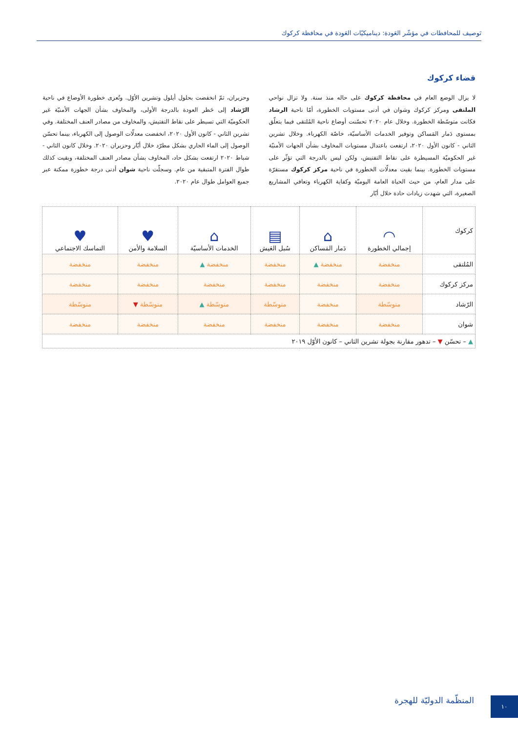تَوصيف للمحافظات في مؤشّر العَودة: ديناميكيّات العَودة في محافظة كركوك
قضاء كركوك
لا يزال الوضع العام في محافظة كركوك على حاله منذ سنة. ولا تزال نواحي الملتقى ومركز كركوك وشوان في أدنى مستويات الخطورة، أمّا ناحية الرشاد فكانت متوسّطة الخطورة. وخلال عام ٢٠٢٠ تحسّنت أوضاع ناحية المُلتقى فيما يتعلّق بمستوى دَمار المَساكن وتوفير الخدمات الأساسيّة، خاصّة الكهرباء. وخلال تشرين الثاني - كانون الأول ٢٠٢٠، ارتفعت باعتدال مستويات المخاوف بشأن الجهات الأمنيّة غير الحكوميّة المسيطرة على نقاط التفتيش، ولكن ليس بالدرجة التي تؤثّر على مستويات الخطورة. بينما بقيت معدلّات الخطورة في ناحية مركز كركوك مستقرّة على مدار العام، من حيث الحياة العامة اليوميّة وكفاية الكهرباء وتعافي المشاريع الصغيرة، التي شهدت زيادات حادة خلال أيّار
وحزيران، ثمّ انخفضت بحلول أيلول وتشرين الأوّل. وتُعزى خطورة الأوضاع في ناحية الرّشاد إلى حَظر العودة بالدرجة الأولى، والمخاوف بشأن الجهات الأمنيّة غير الحكوميّة التي تسيطر على نقاط التفتيش، والمخاوف من مصادر العنف المختلفة. وفي تشرين الثاني - كانون الأول ٢٠٢٠، انخفضت معدلّات الوصول إلى الكهرباء، بينما تحسّن الوصول إلى الماء الجاري بشكل مطرّد خلال أيّار وحزيران ٢٠٢٠. وخلال كانون الثاني - شباط ٢٠٢٠ ارتفعت بشكل حاد، المخاوف بشأن مصادر العنف المختلفة، وبقيت كذلك طوال الفترة المتبقية من عام. وسجلّت ناحية شوان أدنى درجة خطورة ممكنة عبر جميع العوامل طوال عام ٢٠٢٠.
| كركوك | ◠ إجمالي الخطورة | ⌂ دَمار المَساكن | ▤ سُبل العَيش | ⌂ الخدمات الأساسيّة | ♥ السلامة والأمن | ♥ التماسك الاجتماعي |
| --- | --- | --- | --- | --- | --- | --- |
| المُلتقى | منخفضة | منخفضة ▲ | منخفضة | منخفضة ▲ | منخفضة | منخفضة |
| مركز كركوك | منخفضة | منخفضة | منخفضة | منخفضة | منخفضة | منخفضة |
| الرّشاد | متوسّطة | منخفضة | متوسّطة | متوسّطة ▲ | متوسّطة ▼ | متوسّطة |
| شوان | منخفضة | منخفضة | منخفضة | منخفضة | منخفضة | منخفضة |
| ▲ – تحسّن ▼ – تدهور مقارنة بجولة تشرين الثاني – كانون الأوّل ٢٠١٩ | | | | | | |
المنظّمة الدوليّة للهجرة ١٠